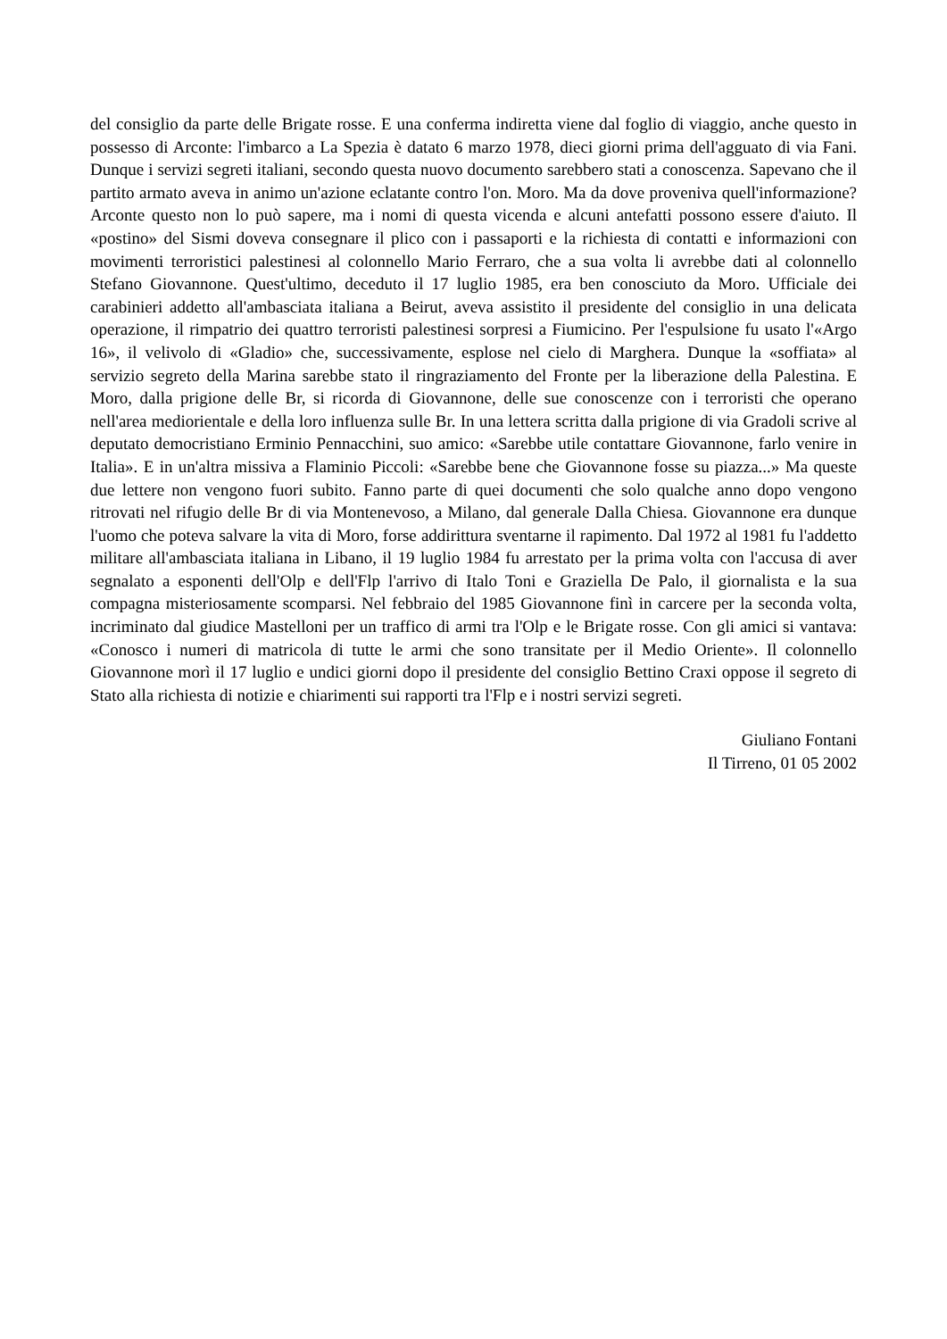del consiglio da parte delle Brigate rosse. E una conferma indiretta viene dal foglio di viaggio, anche questo in possesso di Arconte: l'imbarco a La Spezia è datato 6 marzo 1978, dieci giorni prima dell'agguato di via Fani. Dunque i servizi segreti italiani, secondo questa nuovo documento sarebbero stati a conoscenza. Sapevano che il partito armato aveva in animo un'azione eclatante contro l'on. Moro. Ma da dove proveniva quell'informazione? Arconte questo non lo può sapere, ma i nomi di questa vicenda e alcuni antefatti possono essere d'aiuto. Il «postino» del Sismi doveva consegnare il plico con i passaporti e la richiesta di contatti e informazioni con movimenti terroristici palestinesi al colonnello Mario Ferraro, che a sua volta li avrebbe dati al colonnello Stefano Giovannone. Quest'ultimo, deceduto il 17 luglio 1985, era ben conosciuto da Moro. Ufficiale dei carabinieri addetto all'ambasciata italiana a Beirut, aveva assistito il presidente del consiglio in una delicata operazione, il rimpatrio dei quattro terroristi palestinesi sorpresi a Fiumicino. Per l'espulsione fu usato l'«Argo 16», il velivolo di «Gladio» che, successivamente, esplose nel cielo di Marghera. Dunque la «soffiata» al servizio segreto della Marina sarebbe stato il ringraziamento del Fronte per la liberazione della Palestina. E Moro, dalla prigione delle Br, si ricorda di Giovannone, delle sue conoscenze con i terroristi che operano nell'area mediorientale e della loro influenza sulle Br. In una lettera scritta dalla prigione di via Gradoli scrive al deputato democristiano Erminio Pennacchini, suo amico: «Sarebbe utile contattare Giovannone, farlo venire in Italia». E in un'altra missiva a Flaminio Piccoli: «Sarebbe bene che Giovannone fosse su piazza...» Ma queste due lettere non vengono fuori subito. Fanno parte di quei documenti che solo qualche anno dopo vengono ritrovati nel rifugio delle Br di via Montenevoso, a Milano, dal generale Dalla Chiesa. Giovannone era dunque l'uomo che poteva salvare la vita di Moro, forse addirittura sventarne il rapimento. Dal 1972 al 1981 fu l'addetto militare all'ambasciata italiana in Libano, il 19 luglio 1984 fu arrestato per la prima volta con l'accusa di aver segnalato a esponenti dell'Olp e dell'Flp l'arrivo di Italo Toni e Graziella De Palo, il giornalista e la sua compagna misteriosamente scomparsi. Nel febbraio del 1985 Giovannone finì in carcere per la seconda volta, incriminato dal giudice Mastelloni per un traffico di armi tra l'Olp e le Brigate rosse. Con gli amici si vantava: «Conosco i numeri di matricola di tutte le armi che sono transitate per il Medio Oriente». Il colonnello Giovannone morì il 17 luglio e undici giorni dopo il presidente del consiglio Bettino Craxi oppose il segreto di Stato alla richiesta di notizie e chiarimenti sui rapporti tra l'Flp e i nostri servizi segreti.
Giuliano Fontani
Il Tirreno, 01 05 2002